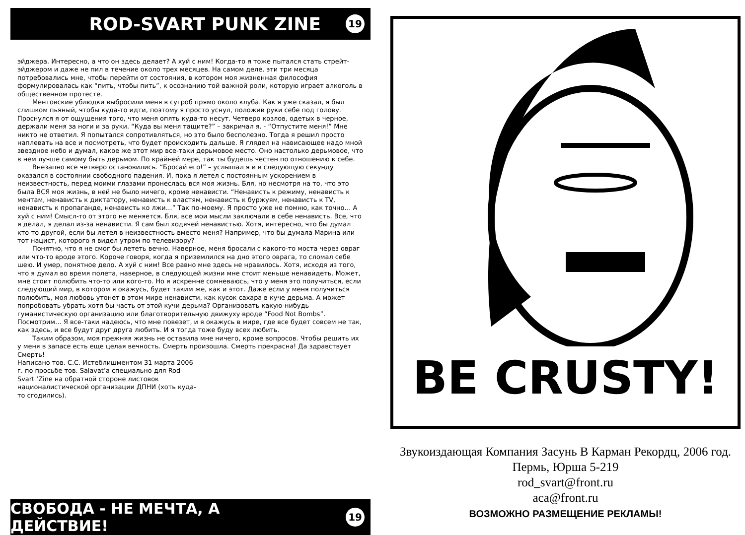ROD-SVART PUNK ZINE 19
эйджера. Интересно, а что он здесь делает? А хуй с ним! Когда-то я тоже пытался стать стрейт-эйджером и даже не пил в течение около трех месяцев. На самом деле, эти три месяца потребовались мне, чтобы перейти от состояния, в котором моя жизненная философия формулировалась как “пить, чтобы пить”, к осознанию той важной роли, которую играет алкоголь в общественном протесте.
Ментовские ублюдки выбросили меня в сугроб прямо около клуба. Как я уже сказал, я был слишком пьяный, чтобы куда-то идти, поэтому я просто уснул, положив руки себе под голову. Проснулся я от ощущения того, что меня опять куда-то несут. Четверо козлов, одетых в черное, держали меня за ноги и за руки. “Куда вы меня тащите?” – закричал я. - “Отпустите меня!” Мне никто не ответил. Я попытался сопротивляться, но это было бесполезно. Тогда я решил просто наплевать на все и посмотреть, что будет происходить дальше. Я глядел на нависающее надо мной звездное небо и думал, какое же этот мир все-таки дерьмовое место. Оно настолько дерьмовое, что в нем лучше самому быть дерьмом. По крайней мере, так ты будешь честен по отношению к себе.
Внезапно все четверо остановились. “Бросай его!” – услышал я и в следующую секунду оказался в состоянии свободного падения. И, пока я летел с постоянным ускорением в неизвестность, перед моими глазами пронеслась вся моя жизнь. Бля, но несмотря на то, что это была ВСЯ моя жизнь, в ней не было ничего, кроме ненависти. “Ненависть к режиму, ненависть к ментам, ненависть к диктатору, ненависть к властям, ненависть к буржуям, ненависть к TV, ненависть к пропаганде, ненависть ко лжи…” Так по-моему. Я просто уже не помню, как точно… А хуй с ним! Смысл-то от этого не меняется. Бля, все мои мысли заключали в себе ненависть. Все, что я делал, я делал из-за ненависти. Я сам был ходячей ненавистью. Хотя, интересно, что бы думал кто-то другой, если бы летел в неизвестность вместо меня? Например, что бы думала Марина или тот нацист, которого я видел утром по телевизору?
Понятно, что я не смог бы лететь вечно. Наверное, меня бросали с какого-то моста через овраг или что-то вроде этого. Короче говоря, когда я приземлился на дно этого оврага, то сломал себе шею. И умер, понятное дело. А хуй с ним! Все равно мне здесь не нравилось. Хотя, исходя из того, что я думал во время полета, наверное, в следующей жизни мне стоит меньше ненавидеть. Может, мне стоит полюбить что-то или кого-то. Но я искренне сомневаюсь, что у меня это получиться, если следующий мир, в котором я окажусь, будет таким же, как и этот. Даже если у меня получиться полюбить, моя любовь утонет в этом мире ненависти, как кусок сахара в куче дерьма. А может попробовать убрать хотя бы часть от этой кучи дерьма? Организовать какую-нибудь гуманистическую организацию или благотворительную движуху вроде “Food Not Bombs”. Посмотрим… Я все-таки надеюсь, что мне повезет, и я окажусь в мире, где все будет совсем не так, как здесь, и все будут друг друга любить. И я тогда тоже буду всех любить.
Таким образом, моя прежняя жизнь не оставила мне ничего, кроме вопросов. Чтобы решить их у меня в запасе есть еще целая вечность. Смерть произошла. Смерть прекрасна! Да здравствует Смерть!
Написано тов. С.С. Истеблишментом 31 марта 2006 г. по просьбе тов. Salavat’a специально для Rod-Svart ‘Zine на обратной стороне листовок националистической организации ДПНИ (хоть куда-то сгодились).
СВОБОДА - НЕ МЕЧТА, А ДЕЙСТВИЕ! 19
BE CRUSTY!
Звукоиздающая Компания Засунь В Карман Рекордц, 2006 год.
Пермь, Юрша 5-219
rod_svart@front.ru
aca@front.ru
ВОЗМОЖНО РАЗМЕЩЕНИЕ РЕКЛАМЫ!